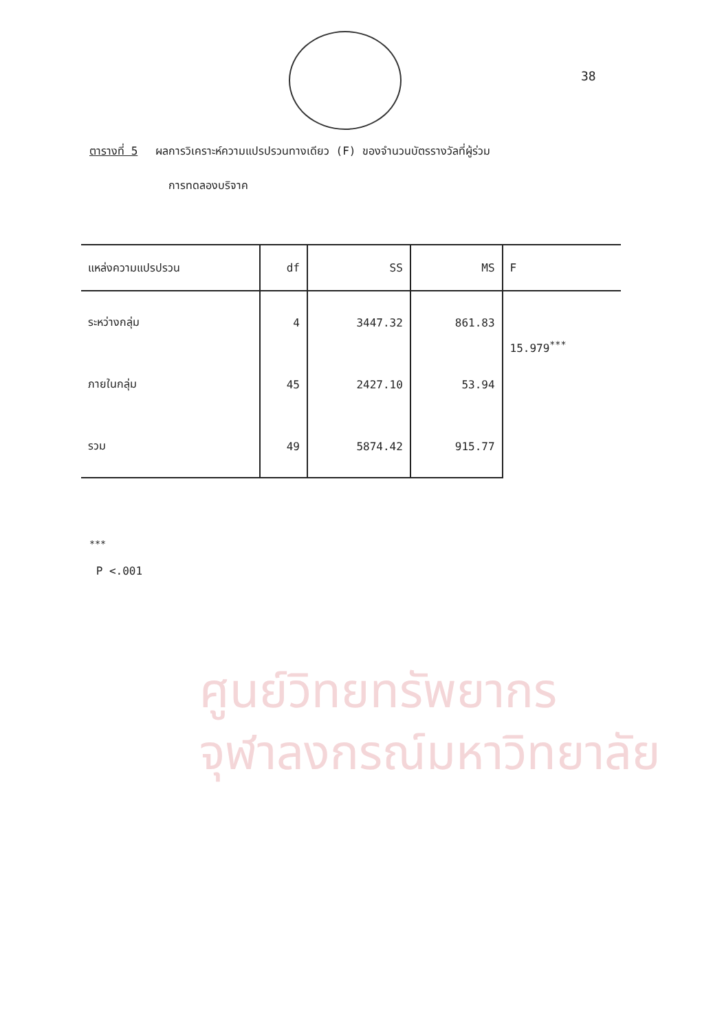38
ตารางที่ 5 ผลการวิเคราะห์ความแปรปรวนทางเดียว (F) ของจำนวนบัตรรางวัลที่ผู้ร่วม
การทดลองบริจาค
| แหล่งความแปรปรวน | df | SS | MS | F |
| --- | --- | --- | --- | --- |
| ระหว่างกลุ่ม | 4 | 3447.32 | 861.83 | 15.979<sup>***</sup> |
| ภายในกลุ่ม | 45 | 2427.10 | 53.94 | |
| รวม | 49 | 5874.42 | 915.77 | |
<sup>***</sup>
P <.001
ศูนย์วิทยทรัพยากร
จุฬาลงกรณ์มหาวิทยาลัย